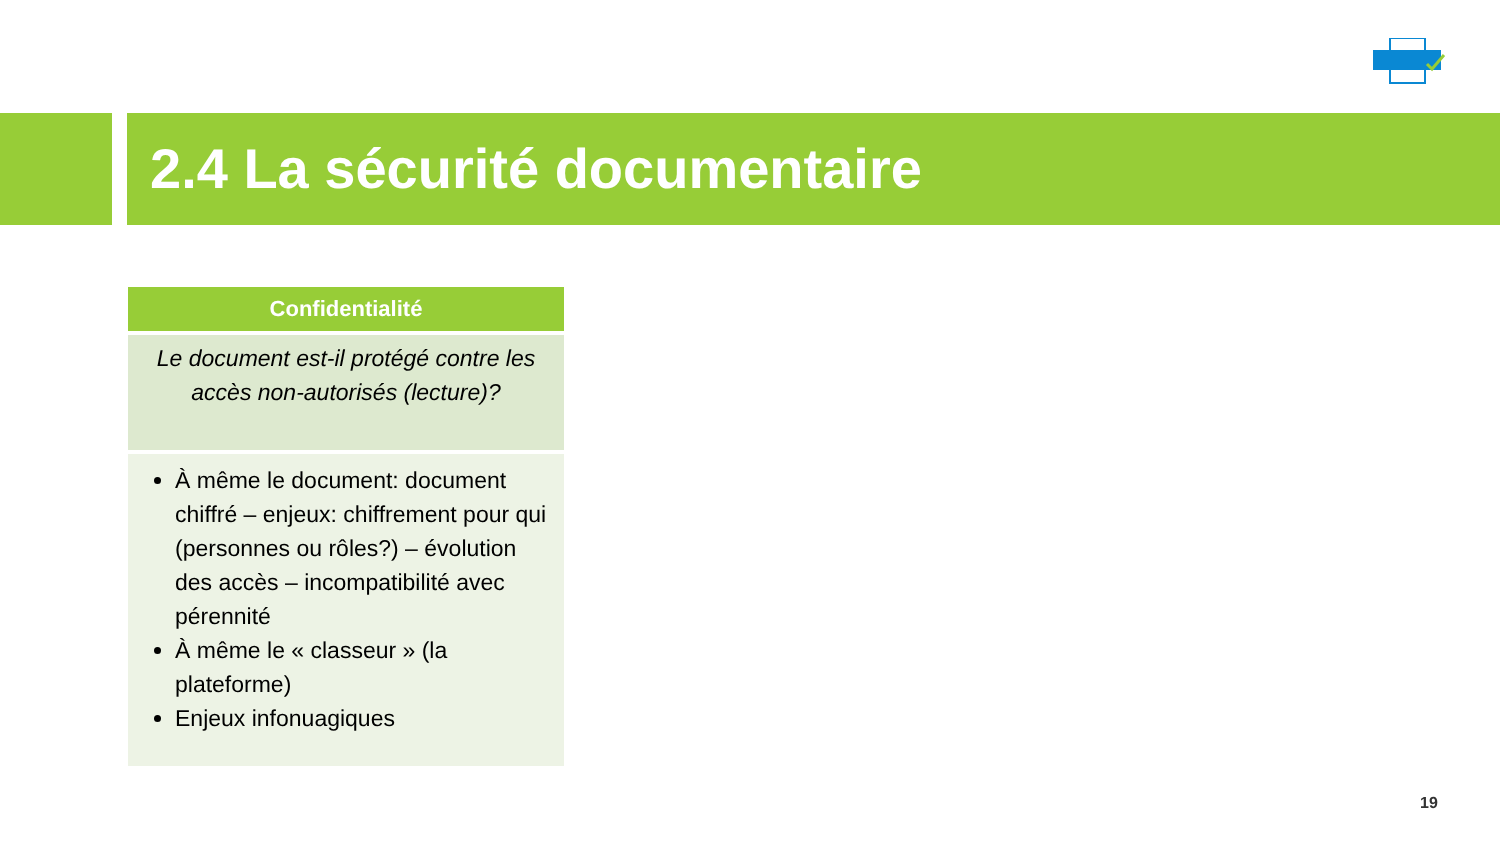2.4 La sécurité documentaire
| Confidentialité |
| --- |
| Le document est-il protégé contre les accès non-autorisés (lecture)? |
| À même le document: document chiffré – enjeux: chiffrement pour qui (personnes ou rôles?) – évolution des accès – incompatibilité avec pérennité À même le « classeur » (la plateforme) Enjeux infonuagiques |
19